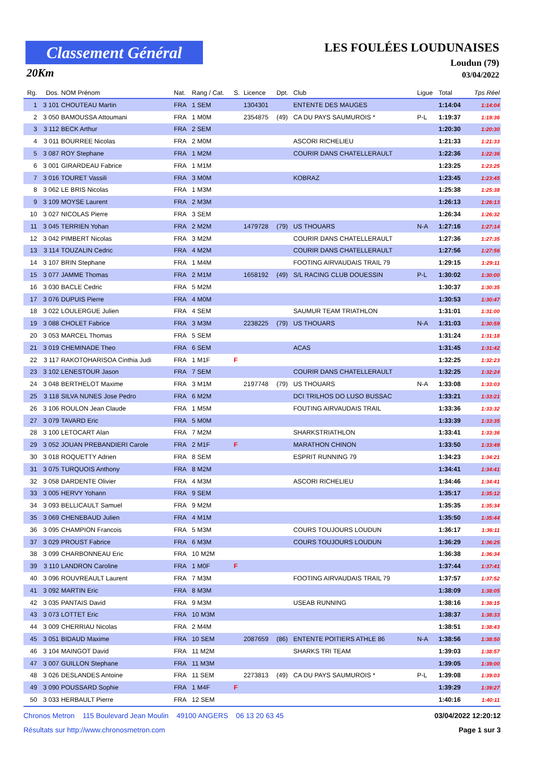Classement Général
20Km
LES FOULÉES LOUDUNAISES
Loudun (79)
03/04/2022
| Rg. | Dos. | NOM Prénom | Nat. | Rang / Cat. | S. | Licence | Dpt. | Club | Ligue | Total | Tps Réel |
| --- | --- | --- | --- | --- | --- | --- | --- | --- | --- | --- | --- |
| 1 | 3 101 | CHOUTEAU Martin | FRA | 1 SEM | | 1304301 | | ENTENTE DES MAUGES | | 1:14:04 | 1:14:04 |
| 2 | 3 050 | BAMOUSSA Attoumani | FRA | 1 M0M | | 2354875 | (49) | CA DU PAYS SAUMUROIS * | P-L | 1:19:37 | 1:19:36 |
| 3 | 3 112 | BECK Arthur | FRA | 2 SEM | | | | | | 1:20:30 | 1:20:30 |
| 4 | 3 011 | BOURREE Nicolas | FRA | 2 M0M | | | | ASCORI RICHELIEU | | 1:21:33 | 1:21:33 |
| 5 | 3 087 | ROY Stephane | FRA | 1 M2M | | | | COURIR DANS CHATELLERAULT | | 1:22:36 | 1:22:36 |
| 6 | 3 001 | GIRARDEAU Fabrice | FRA | 1 M1M | | | | | | 1:23:25 | 1:23:25 |
| 7 | 3 016 | TOURET Vassili | FRA | 3 M0M | | | | KOBRAZ | | 1:23:45 | 1:23:45 |
| 8 | 3 062 | LE BRIS Nicolas | FRA | 1 M3M | | | | | | 1:25:38 | 1:25:38 |
| 9 | 3 109 | MOYSE Laurent | FRA | 2 M3M | | | | | | 1:26:13 | 1:26:13 |
| 10 | 3 027 | NICOLAS Pierre | FRA | 3 SEM | | | | | | 1:26:34 | 1:26:32 |
| 11 | 3 045 | TERRIEN Yohan | FRA | 2 M2M | | 1479728 | (79) | US THOUARS | N-A | 1:27:16 | 1:27:14 |
| 12 | 3 042 | PIMBERT Nicolas | FRA | 3 M2M | | | | COURIR DANS CHATELLERAULT | | 1:27:36 | 1:27:35 |
| 13 | 3 114 | TOUZALIN Cedric | FRA | 4 M2M | | | | COURIR DANS CHATELLERAULT | | 1:27:56 | 1:27:56 |
| 14 | 3 107 | BRIN Stephane | FRA | 1 M4M | | | | FOOTING AIRVAUDAIS TRAIL 79 | | 1:29:15 | 1:29:11 |
| 15 | 3 077 | JAMME Thomas | FRA | 2 M1M | | 1658192 | (49) | S/L RACING CLUB DOUESSIN | P-L | 1:30:02 | 1:30:00 |
| 16 | 3 030 | BACLE Cedric | FRA | 5 M2M | | | | | | 1:30:37 | 1:30:35 |
| 17 | 3 076 | DUPUIS Pierre | FRA | 4 M0M | | | | | | 1:30:53 | 1:30:47 |
| 18 | 3 022 | LOULERGUE Julien | FRA | 4 SEM | | | | SAUMUR TEAM TRIATHLON | | 1:31:01 | 1:31:00 |
| 19 | 3 088 | CHOLET Fabrice | FRA | 3 M3M | | 2238225 | (79) | US THOUARS | N-A | 1:31:03 | 1:30:59 |
| 20 | 3 053 | MARCEL Thomas | FRA | 5 SEM | | | | | | 1:31:24 | 1:31:18 |
| 21 | 3 019 | CHEMINADE Theo | FRA | 6 SEM | | | | ACAS | | 1:31:45 | 1:31:42 |
| 22 | 3 117 | RAKOTOHARISOA Cinthia Judi | FRA | 1 M1F | F | | | | | 1:32:25 | 1:32:23 |
| 23 | 3 102 | LENESTOUR Jason | FRA | 7 SEM | | | | COURIR DANS CHATELLERAULT | | 1:32:25 | 1:32:24 |
| 24 | 3 048 | BERTHELOT Maxime | FRA | 3 M1M | | 2197748 | (79) | US THOUARS | N-A | 1:33:08 | 1:33:03 |
| 25 | 3 118 | SILVA NUNES Jose Pedro | FRA | 6 M2M | | | | DCI TRILHOS DO LUSO BUSSAC | | 1:33:21 | 1:33:21 |
| 26 | 3 106 | ROULON Jean Claude | FRA | 1 M5M | | | | FOUTING AIRVAUDAIS TRAIL | | 1:33:36 | 1:33:32 |
| 27 | 3 079 | TAVARD Eric | FRA | 5 M0M | | | | | | 1:33:39 | 1:33:35 |
| 28 | 3 100 | LETOCART Alan | FRA | 7 M2M | | | | SHARKSTRIATHLON | | 1:33:41 | 1:33:36 |
| 29 | 3 052 | JOUAN PREBANDIERI Carole | FRA | 2 M1F | F | | | MARATHON CHINON | | 1:33:50 | 1:33:49 |
| 30 | 3 018 | ROQUETTY Adrien | FRA | 8 SEM | | | | ESPRIT RUNNING 79 | | 1:34:23 | 1:34:21 |
| 31 | 3 075 | TURQUOIS Anthony | FRA | 8 M2M | | | | | | 1:34:41 | 1:34:41 |
| 32 | 3 058 | DARDENTE Olivier | FRA | 4 M3M | | | | ASCORI RICHELIEU | | 1:34:46 | 1:34:41 |
| 33 | 3 005 | HERVY Yohann | FRA | 9 SEM | | | | | | 1:35:17 | 1:35:12 |
| 34 | 3 093 | BELLICAULT Samuel | FRA | 9 M2M | | | | | | 1:35:35 | 1:35:34 |
| 35 | 3 069 | CHENEBAUD Julien | FRA | 4 M1M | | | | | | 1:35:50 | 1:35:44 |
| 36 | 3 095 | CHAMPION Francois | FRA | 5 M3M | | | | COURS TOUJOURS LOUDUN | | 1:36:17 | 1:36:11 |
| 37 | 3 029 | PROUST Fabrice | FRA | 6 M3M | | | | COURS TOUJOURS LOUDUN | | 1:36:29 | 1:36:25 |
| 38 | 3 099 | CHARBONNEAU Eric | FRA | 10 M2M | | | | | | 1:36:38 | 1:36:34 |
| 39 | 3 110 | LANDRON Caroline | FRA | 1 M0F | F | | | | | 1:37:44 | 1:37:41 |
| 40 | 3 096 | ROUVREAULT Laurent | FRA | 7 M3M | | | | FOOTING AIRVAUDAIS TRAIL 79 | | 1:37:57 | 1:37:52 |
| 41 | 3 092 | MARTIN Eric | FRA | 8 M3M | | | | | | 1:38:09 | 1:38:05 |
| 42 | 3 035 | PANTAIS David | FRA | 9 M3M | | | | USEAB RUNNING | | 1:38:16 | 1:38:15 |
| 43 | 3 073 | LOTTET Eric | FRA | 10 M3M | | | | | | 1:38:37 | 1:38:33 |
| 44 | 3 009 | CHERRIAU Nicolas | FRA | 2 M4M | | | | | | 1:38:51 | 1:38:43 |
| 45 | 3 051 | BIDAUD Maxime | FRA | 10 SEM | | 2087659 | (86) | ENTENTE POITIERS ATHLE 86 | N-A | 1:38:56 | 1:38:50 |
| 46 | 3 104 | MAINGOT David | FRA | 11 M2M | | | | SHARKS TRI TEAM | | 1:39:03 | 1:38:57 |
| 47 | 3 007 | GUILLON Stephane | FRA | 11 M3M | | | | | | 1:39:05 | 1:39:00 |
| 48 | 3 026 | DESLANDES Antoine | FRA | 11 SEM | | 2273813 | (49) | CA DU PAYS SAUMUROIS * | P-L | 1:39:08 | 1:39:03 |
| 49 | 3 090 | POUSSARD Sophie | FRA | 1 M4F | F | | | | | 1:39:29 | 1:39:27 |
| 50 | 3 033 | HERBAULT Pierre | FRA | 12 SEM | | | | | | 1:40:16 | 1:40:11 |
Chronos Metron 115 Boulevard Jean Moulin 49100 ANGERS 06 13 20 63 45 03/04/2022 12:20:12
Résultats sur http://www.chronosmetron.com Page 1 sur 3